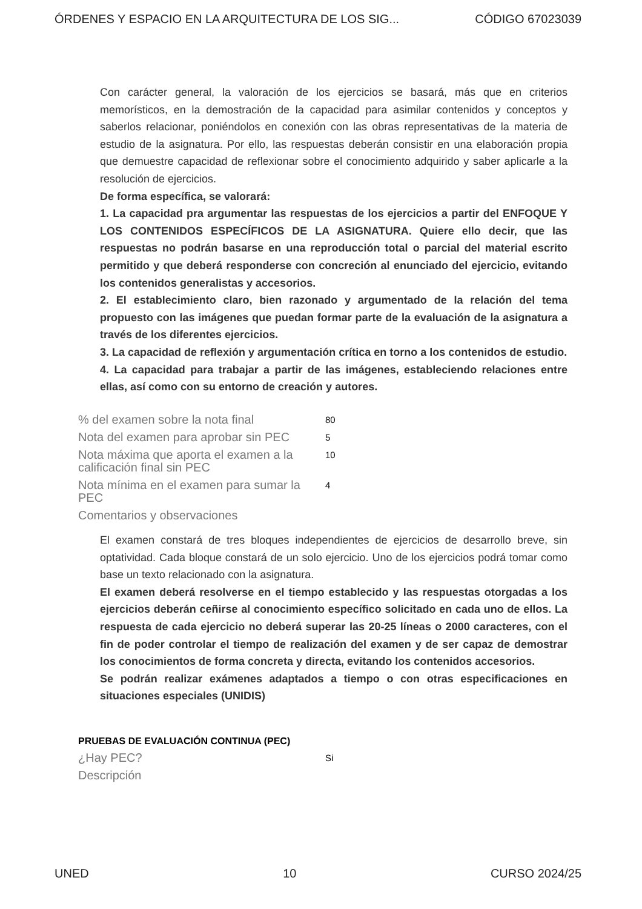ÓRDENES Y ESPACIO EN LA ARQUITECTURA DE LOS SIG... CÓDIGO 67023039
Con carácter general, la valoración de los ejercicios se basará, más que en criterios memorísticos, en la demostración de la capacidad para asimilar contenidos y conceptos y saberlos relacionar, poniéndolos en conexión con las obras representativas de la materia de estudio de la asignatura. Por ello, las respuestas deberán consistir en una elaboración propia que demuestre capacidad de reflexionar sobre el conocimiento adquirido y saber aplicarle a la resolución de ejercicios.
De forma específica, se valorará:
1. La capacidad pra argumentar las respuestas de los ejercicios a partir del ENFOQUE Y LOS CONTENIDOS ESPECÍFICOS DE LA ASIGNATURA. Quiere ello decir, que las respuestas no podrán basarse en una reproducción total o parcial del material escrito permitido y que deberá responderse con concreción al enunciado del ejercicio, evitando los contenidos generalistas y accesorios.
2. El establecimiento claro, bien razonado y argumentado de la relación del tema propuesto con las imágenes que puedan formar parte de la evaluación de la asignatura a través de los diferentes ejercicios.
3. La capacidad de reflexión y argumentación crítica en torno a los contenidos de estudio.
4. La capacidad para trabajar a partir de las imágenes, estableciendo relaciones entre ellas, así como con su entorno de creación y autores.
% del examen sobre la nota final 80
Nota del examen para aprobar sin PEC 5
Nota máxima que aporta el examen a la calificación final sin PEC 10
Nota mínima en el examen para sumar la PEC 4
Comentarios y observaciones
El examen constará de tres bloques independientes de ejercicios de desarrollo breve, sin optatividad. Cada bloque constará de un solo ejercicio. Uno de los ejercicios podrá tomar como base un texto relacionado con la asignatura.
El examen deberá resolverse en el tiempo establecido y las respuestas otorgadas a los ejercicios deberán ceñirse al conocimiento específico solicitado en cada uno de ellos. La respuesta de cada ejercicio no deberá superar las 20-25 líneas o 2000 caracteres, con el fin de poder controlar el tiempo de realización del examen y de ser capaz de demostrar los conocimientos de forma concreta y directa, evitando los contenidos accesorios.
Se podrán realizar exámenes adaptados a tiempo o con otras especificaciones en situaciones especiales (UNIDIS)
PRUEBAS DE EVALUACIÓN CONTINUA (PEC)
¿Hay PEC? Si
Descripción
UNED 10 CURSO 2024/25